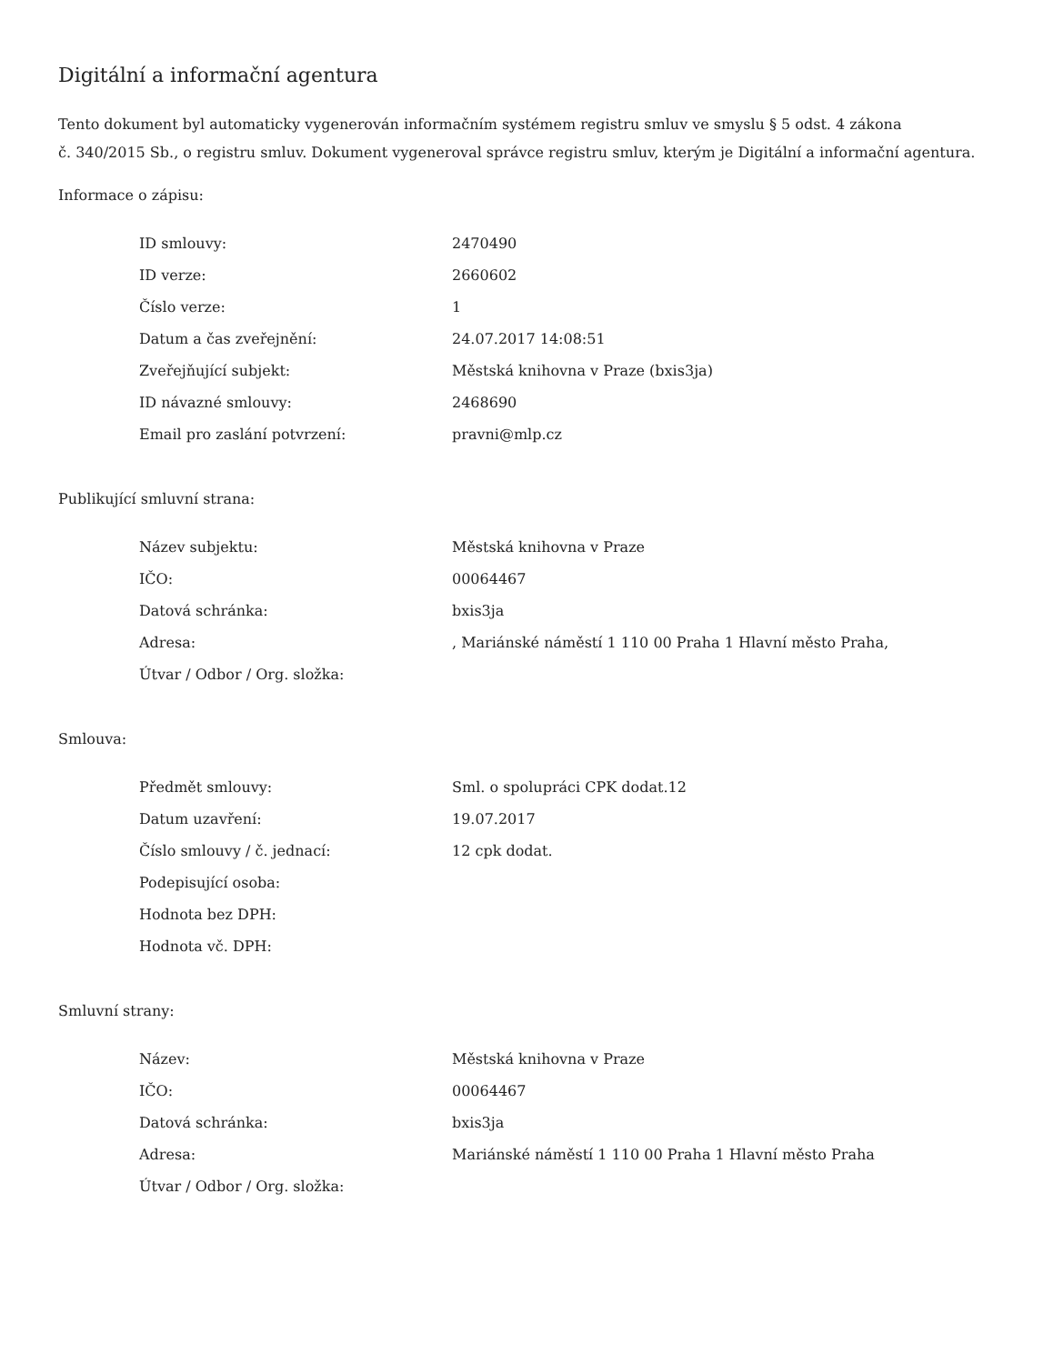Digitální a informační agentura
Tento dokument byl automaticky vygenerován informačním systémem registru smluv ve smyslu § 5 odst. 4 zákona
č. 340/2015 Sb., o registru smluv. Dokument vygeneroval správce registru smluv, kterým je Digitální a informační agentura.
Informace o zápisu:
| ID smlouvy: | 2470490 |
| ID verze: | 2660602 |
| Číslo verze: | 1 |
| Datum a čas zveřejnění: | 24.07.2017 14:08:51 |
| Zveřejňující subjekt: | Městská knihovna v Praze (bxis3ja) |
| ID návazné smlouvy: | 2468690 |
| Email pro zaslání potvrzení: | pravni@mlp.cz |
Publikující smluvní strana:
| Název subjektu: | Městská knihovna v Praze |
| IČO: | 00064467 |
| Datová schránka: | bxis3ja |
| Adresa: | , Mariánské náměstí 1 110 00 Praha 1 Hlavní město Praha, |
| Útvar / Odbor / Org. složka: | |
Smlouva:
| Předmět smlouvy: | Sml. o spolupráci CPK dodat.12 |
| Datum uzavření: | 19.07.2017 |
| Číslo smlouvy / č. jednací: | 12 cpk dodat. |
| Podepisující osoba: | |
| Hodnota bez DPH: | |
| Hodnota vč. DPH: | |
Smluvní strany:
| Název: | Městská knihovna v Praze |
| IČO: | 00064467 |
| Datová schránka: | bxis3ja |
| Adresa: | Mariánské náměstí 1 110 00 Praha 1 Hlavní město Praha |
| Útvar / Odbor / Org. složka: | |